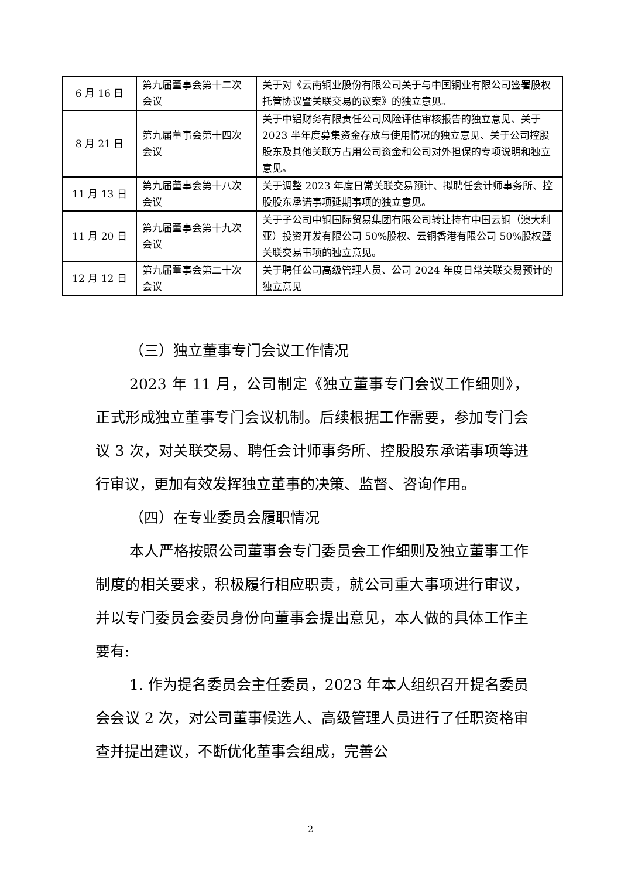| 6 月 16 日 | 第九届董事会第十二次会议 | 关于对《云南铜业股份有限公司关于与中国铜业有限公司签署股权托管协议暨关联交易的议案》的独立意见。 |
| 8 月 21 日 | 第九届董事会第十四次会议 | 关于中铝财务有限责任公司风险评估审核报告的独立意见、关于 2023 半年度募集资金存放与使用情况的独立意见、关于公司控股股东及其他关联方占用公司资金和公司对外担保的专项说明和独立意见。 |
| 11 月 13 日 | 第九届董事会第十八次会议 | 关于调整 2023 年度日常关联交易预计、拟聘任会计师事务所、控股股东承诺事项延期事项的独立意见。 |
| 11 月 20 日 | 第九届董事会第十九次会议 | 关于子公司中铜国际贸易集团有限公司转让持有中国云铜（澳大利亚）投资开发有限公司 50%股权、云铜香港有限公司 50%股权暨关联交易事项的独立意见。 |
| 12 月 12 日 | 第九届董事会第二十次会议 | 关于聘任公司高级管理人员、公司 2024 年度日常关联交易预计的独立意见 |
（三）独立董事专门会议工作情况
2023 年 11 月，公司制定《独立董事专门会议工作细则》，正式形成独立董事专门会议机制。后续根据工作需要，参加专门会议 3 次，对关联交易、聘任会计师事务所、控股股东承诺事项等进行审议，更加有效发挥独立董事的决策、监督、咨询作用。
（四）在专业委员会履职情况
本人严格按照公司董事会专门委员会工作细则及独立董事工作制度的相关要求，积极履行相应职责，就公司重大事项进行审议，并以专门委员会委员身份向董事会提出意见，本人做的具体工作主要有:
1. 作为提名委员会主任委员，2023 年本人组织召开提名委员会会议 2 次，对公司董事候选人、高级管理人员进行了任职资格审查并提出建议，不断优化董事会组成，完善公
2